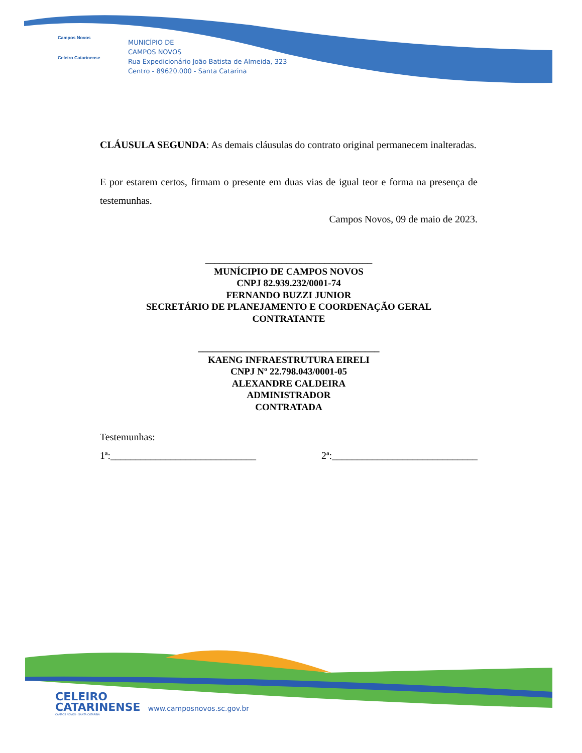Campos Novos
Celeiro Catarinense
MUNICÍPIO DE
CAMPOS NOVOS
Rua Expedicionário João Batista de Almeida, 323
Centro - 89620.000 - Santa Catarina
CLÁUSULA SEGUNDA: As demais cláusulas do contrato original permanecem inalteradas.
E por estarem certos, firmam o presente em duas vias de igual teor e forma na presença de testemunhas.
Campos Novos, 09 de maio de 2023.
___________________________________
MUNÍCIPIO DE CAMPOS NOVOS
CNPJ 82.939.232/0001-74
FERNANDO BUZZI JUNIOR
SECRETÁRIO DE PLANEJAMENTO E COORDENAÇÃO GERAL
CONTRATANTE
______________________________________
KAENG INFRAESTRUTURA EIRELI
CNPJ Nº 22.798.043/0001-05
ALEXANDRE CALDEIRA
ADMINISTRADOR
CONTRATADA
Testemunhas:
1ª:_____________________________ 2ª:_____________________________
CELEIRO
CATARINENSE www.camposnovos.sc.gov.br
CAMPOS NOVOS - SANTA CATARINA